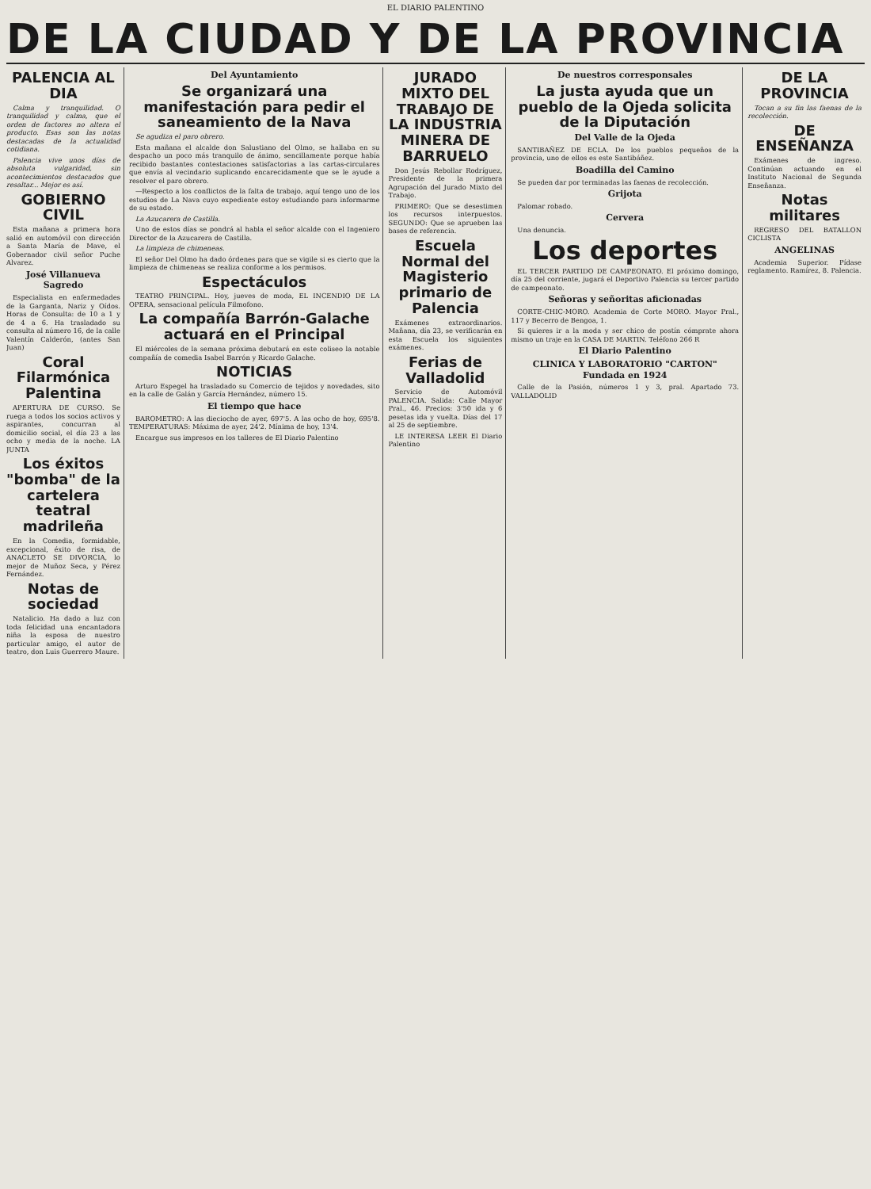EL DIARIO PALENTINO
DE LA CIUDAD Y DE LA PROVINCIA
PALENCIA AL DIA
Calma y tranquilidad. O tranquilidad y calma, que el orden de factores no altera el producto. Esas son las notas destacadas de la actualidad cotidiana.
Palencia vive unos días de absoluta vulgaridad, sin acontecimientos destacados que resaltar... Mejor es así.
GOBIERNO CIVIL
Esta mañana a primera hora salió en automóvil con dirección a Santa María de Mave, el Gobernador civil señor Puche Alvarez.
José Villanueva Sagredo
Especialista en enfermedades de la Garganta, Nariz y Oídos. Horas de Consulta: de 10 a 1 y de 4 a 6. Ha trasladado su consulta al número 16, de la calle Valentín Calderón, (antes San Juan)
Coral Filarmónica Palentina
APERTURA DE CURSO. Se ruega a todos los socios activos y aspirantes, concurran al domicilio social, el día 23 a las ocho y media de la noche. LA JUNTA
Los éxitos "bomba" de la cartelera teatral madrileña
En la Comedia, formidable, excepcional, éxito de risa, de ANACLETO SE DIVORCIA, lo mejor de Muñoz Seca, y Pérez Fernández.
Notas de sociedad
Natalicio. Ha dado a luz con toda felicidad una encantadora niña la esposa de nuestro particular amigo, el autor de teatro, don Luis Guerrero Maure.
Del Ayuntamiento
Se organizará una manifestación para pedir el saneamiento de la Nava
Se agudiza el paro obrero.
Esta mañana el alcalde don Salustiano del Olmo, se hallaba en su despacho un poco más tranquilo de ánimo, sencillamente porque había recibido bastantes contestaciones satisfactorias a las cartas-circulares que envía al vecindario suplicando encarecidamente que se le ayude a resolver el paro obrero.
—Respecto a los conflictos de la falta de trabajo, aquí tengo uno de los estudios de La Nava cuyo expediente estoy estudiando para informarme de su estado.
La Azucarera de Castilla.
Uno de estos días se pondrá al habla el señor alcalde con el Ingeniero Director de la Azucarera de Castilla.
La limpieza de chimeneas.
El señor Del Olmo ha dado órdenes para que se vigile si es cierto que la limpieza de chimeneas se realiza conforme a los permisos.
Espectáculos
TEATRO PRINCIPAL. Hoy, jueves de moda, EL INCENDIO DE LA OPERA, sensacional película Filmofono.
La compañía Barrón-Galache actuará en el Principal
El miércoles de la semana próxima debutará en este coliseo la notable compañía de comedia Isabel Barrón y Ricardo Galache.
NOTICIAS
Arturo Espegel ha trasladado su Comercio de tejidos y novedades, sito en la calle de Galán y García Hernández, número 15.
El tiempo que hace
BAROMETRO: A las dieciocho de ayer, 697'5. A las ocho de hoy, 695'8. TEMPERATURAS: Máxima de ayer, 24'2. Mínima de hoy, 13'4.
Encargue sus impresos en los talleres de El Diario Palentino
JURADO MIXTO DEL TRABAJO DE LA INDUSTRIA MINERA DE BARRUELO
Don Jesús Rebollar Rodríguez, Presidente de la primera Agrupación del Jurado Mixto del Trabajo.
PRIMERO: Que se desestimen los recursos interpuestos. SEGUNDO: Que se aprueben las bases de referencia.
Escuela Normal del Magisterio primario de Palencia
Exámenes extraordinarios. Mañana, día 23, se verificarán en esta Escuela los siguientes exámenes.
Ferias de Valladolid
Servicio de Automóvil PALENCIA. Salida: Calle Mayor Pral., 46. Precios: 3'50 ida y 6 pesetas ida y vuelta. Días del 17 al 25 de septiembre.
LE INTERESA LEER El Diario Palentino
De nuestros corresponsales
La justa ayuda que un pueblo de la Ojeda solicita de la Diputación
Del Valle de la Ojeda
SANTIBAÑEZ DE ECLA. De los pueblos pequeños de la provincia, uno de ellos es este Santibáñez.
Boadilla del Camino
Se pueden dar por terminadas las faenas de recolección.
Grijota
Palomar robado.
Cervera
Una denuncia.
Los deportes
EL TERCER PARTIDO DE CAMPEONATO. El próximo domingo, día 25 del corriente, jugará el Deportivo Palencia su tercer partido de campeonato.
Señoras y señoritas aficionadas
CORTE-CHIC-MORO. Academia de Corte MORO. Mayor Pral., 117 y Becerro de Bengoa, 1.
Si quieres ir a la moda y ser chico de postín cómprate ahora mismo un traje en la CASA DE MARTIN. Teléfono 266 R
El Diario Palentino
CLINICA Y LABORATORIO "CARTON" Fundada en 1924
Calle de la Pasión, números 1 y 3, pral. Apartado 73. VALLADOLID
DE LA PROVINCIA
Tocan a su fin las faenas de la recolección.
DE ENSEÑANZA
Exámenes de ingreso. Continúan actuando en el Instituto Nacional de Segunda Enseñanza.
Notas militares
REGRESO DEL BATALLON CICLISTA
ANGELINAS
Academia Superior. Pídase reglamento. Ramírez, 8. Palencia.